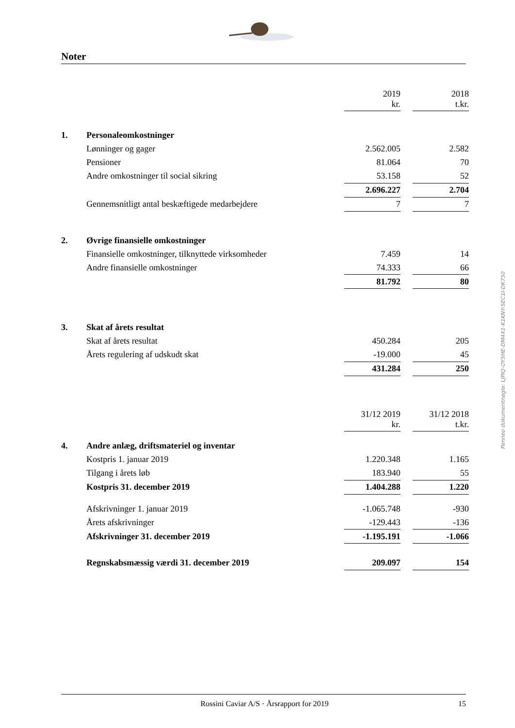Noter
| | | 2019 kr. | | 2018 t.kr. |
| 1. | Personaleomkostninger | | | |
| | Lønninger og gager | 2.562.005 | | 2.582 |
| | Pensioner | 81.064 | | 70 |
| | Andre omkostninger til social sikring | 53.158 | | 52 |
| | | 2.696.227 | | 2.704 |
| | Gennemsnitligt antal beskæftigede medarbejdere | 7 | | 7 |
| 2. | Øvrige finansielle omkostninger | | | |
| | Finansielle omkostninger, tilknyttede virksomheder | 7.459 | | 14 |
| | Andre finansielle omkostninger | 74.333 | | 66 |
| | | 81.792 | | 80 |
| 3. | Skat af årets resultat | | | |
| | Skat af årets resultat | 450.284 | | 205 |
| | Årets regulering af udskudt skat | -19.000 | | 45 |
| | | 431.284 | | 250 |
| | | 31/12 2019 kr. | | 31/12 2018 t.kr. |
| 4. | Andre anlæg, driftsmateriel og inventar | | | |
| | Kostpris 1. januar 2019 | 1.220.348 | | 1.165 |
| | Tilgang i årets løb | 183.940 | | 55 |
| | Kostpris 31. december 2019 | 1.404.288 | | 1.220 |
| | Afskrivninger 1. januar 2019 | -1.065.748 | | -930 |
| | Årets afskrivninger | -129.443 | | -136 |
| | Afskrivninger 31. december 2019 | -1.195.191 | | -1.066 |
| | Regnskabsmæssig værdi 31. december 2019 | 209.097 | | 154 |
Penneo dokumentnøgle: LJPIQ-OY5HE-DM4X1-K1KNY-SEC1I-DK750
Rossini Caviar A/S · Årsrapport for 2019 15